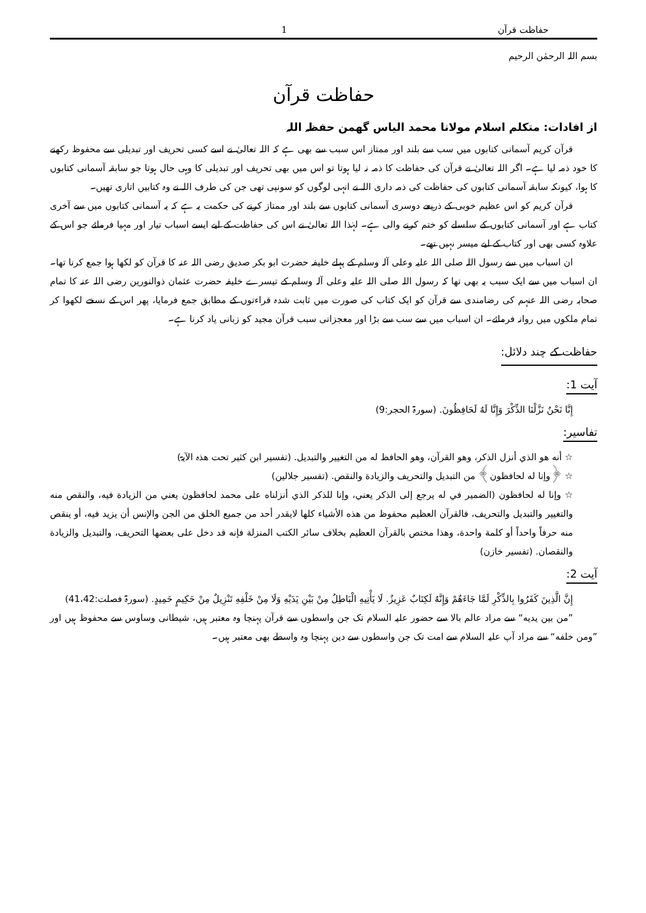حفاظت قرآن 1
بسم اللہ الرحمٰن الرحیم
حفاظت قرآن
از افادات: متکلم اسلام مولانا محمد الیاس گھمن حفظہ اللہ
قرآن کریم آسمانی کتابوں میں سب سے بلند اور ممتاز اس سبب سے بھی ہے کہ اللہ تعالیٰ نے اسے کسی تحریف اور تبدیلی سے محفوظ رکھنے کا خود ذمہ لیا ہے۔ اگر اللہ تعالیٰ نے قرآن کی حفاظت کا ذمہ نہ لیا ہوتا تو اس میں بھی تحریف اور تبدیلی کا وہی حال ہوتا جو سابقہ آسمانی کتابوں کا ہوا، کیونکہ سابقہ آسمانی کتابوں کی حفاظت کی ذمہ داری اللہ نے انہی لوگوں کو سونپی تھی جن کی طرف اللہ نے وہ کتابیں اتاری تھیں۔
قرآن کریم کو اس عظیم خوبی کے ذریعے دوسری آسمانی کتابوں سے بلند اور ممتاز کرنے کی حکمت یہ ہے کہ یہ آسمانی کتابوں میں سے آخری کتاب ہے اور آسمانی کتابوں کے سلسلے کو ختم کرنے والی ہے۔ لہٰذا اللہ تعالیٰ نے اس کی حفاظت کے لیے ایسے اسباب تیار اور مہیا فرمائے جو اس کے علاوہ کسی بھی اور کتاب کے لیے میسر نہیں تھے۔
ان اسباب میں سے رسول اللہ صلی اللہ علیہ وعلی آلہ وسلم کے پہلے خلیفہ حضرت ابو بکر صدیق رضی اللہ عنہ کا قرآن کو لکھا ہوا جمع کرنا تھا۔ ان اسباب میں سے ایک سبب یہ بھی تھا کہ رسول اللہ صلی اللہ علیہ وعلی آلہ وسلم کے تیسرے خلیفہ حضرت عثمان ذوالنورین رضی اللہ عنہ کا تمام صحابہ رضی اللہ عنہم کی رضامندی سے قرآن کو ایک کتاب کی صورت میں ثابت شدہ قراءتوں کے مطابق جمع فرمایا، پھر اس کے نسخے لکھوا کر تمام ملکوں میں روانہ فرمائے۔ ان اسباب میں سے سب سے بڑا اور معجزاتی سبب قرآن مجید کو زبانی یاد کرنا ہے۔
حفاظت کے چند دلائل:
آیت 1:
إِنَّا نَحْنُ نَزَّلْنَا الذِّكْرَ وَإِنَّا لَهُ لَحَافِظُونَ. (سورۃ الحجر:9)
تفاسیر:
☆ أنه هو الذي أنزل الذكر، وهو القرآن، وهو الحافظ له من التغيير والتبديل. (تفسیر ابن کثیر تحت ھذہ الآیۃ)
☆ ﴿وإنا له لحافظون﴾ من التبديل والتحريف والزيادة والنقص. (تفسیر جلالین)
☆ وإنا له لحافظون (الضمير في له يرجع إلى الذكر يعني، وإنا للذكر الذي أنزلناه على محمد لحافظون يعني من الزيادة فيه، والنقص منه والتغيير والتبديل والتحريف، فالقرآن العظيم محفوظ من هذه الأشياء كلها لايقدر أحد من جميع الخلق من الجن والإنس أن يزيد فيه، أو ينقص منه حرفاً واحداً أو كلمة واحدة، وهذا مختص بالقرآن العظيم بخلاف سائر الكتب المنزلة فإنه قد دخل على بعضها التحريف، والتبديل والزيادة والنقصان. (تفسیر خازن)
آیت 2:
إِنَّ الَّذِينَ كَفَرُوا بِالذِّكْرِ لَمَّا جَاءَهُمْ وَإِنَّهُ لَكِتَابٌ عَزِيزٌ. لَا يَأْتِيهِ الْبَاطِلُ مِنْ بَيْنِ يَدَيْهِ وَلَا مِنْ خَلْفِهِ تَنْزِيلٌ مِنْ حَكِيمٍ حَمِيدٍ. (سورۃ فصلت:41،42)
”من بين يديه“ سے مراد عالم بالا سے حضور علیہ السلام تک جن واسطوں سے قرآن پہنچا وہ معتبر ہیں، شیطانی وساوس سے محفوظ ہیں اور ”ومن خلفه“ سے مراد آپ علیہ السلام سے امت تک جن واسطوں سے دین پہنچا وہ واسطے بھی معتبر ہیں۔